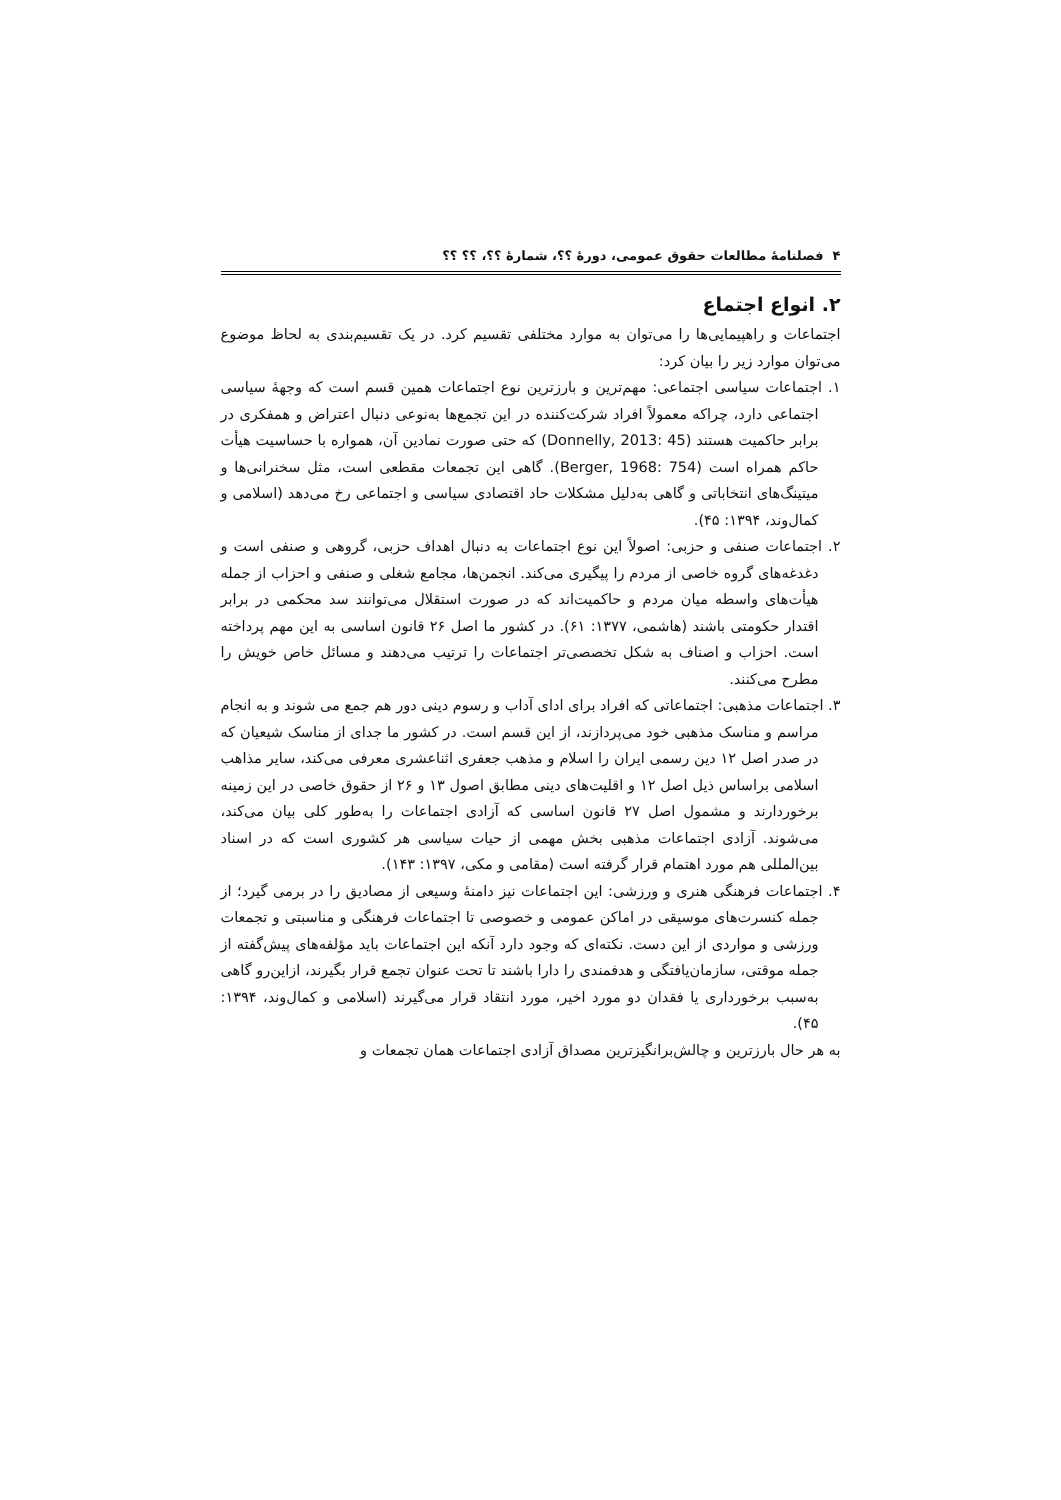۴ فصلنامهٔ مطالعات حقوق عمومی، دورهٔ ؟؟، شمارهٔ ؟؟، ؟؟ ؟؟
۲. انواع اجتماع
اجتماعات و راهپیمایی‌ها را می‌توان به موارد مختلفی تقسیم کرد. در یک تقسیم‌بندی به لحاظ موضوع می‌توان موارد زیر را بیان کرد:
۱. اجتماعات سیاسی اجتماعی: مهم‌ترین و بارزترین نوع اجتماعات همین قسم است که وجهۀ سیاسی اجتماعی دارد، چراکه معمولاً افراد شرکت‌کننده در این تجمع‌ها به‌نوعی دنبال اعتراض و همفکری در برابر حاکمیت هستند (Donnelly, 2013: 45) که حتی صورت نمادین آن، همواره با حساسیت هیأت حاکم همراه است (Berger, 1968: 754). گاهی این تجمعات مقطعی است، مثل سخنرانی‌ها و میتینگ‌های انتخاباتی و گاهی به‌دلیل مشکلات حاد اقتصادی سیاسی و اجتماعی رخ می‌دهد (اسلامی و کمال‌وند، ۱۳۹۴: ۴۵).
۲. اجتماعات صنفی و حزبی: اصولاً این نوع اجتماعات به دنبال اهداف حزبی، گروهی و صنفی است و دغدغه‌های گروه خاصی از مردم را پیگیری می‌کند. انجمن‌ها، مجامع شغلی و صنفی و احزاب از جمله هیأت‌های واسطه میان مردم و حاکمیت‌اند که در صورت استقلال می‌توانند سد محکمی در برابر اقتدار حکومتی باشند (هاشمی، ۱۳۷۷: ۶۱). در کشور ما اصل ۲۶ قانون اساسی به این مهم پرداخته است. احزاب و اصناف به شکل تخصصی‌تر اجتماعات را ترتیب می‌دهند و مسائل خاص خویش را مطرح می‌کنند.
۳. اجتماعات مذهبی: اجتماعاتی که افراد برای ادای آداب و رسوم دینی دور هم جمع می شوند و به انجام مراسم و مناسک مذهبی خود می‌پردازند، از این قسم است. در کشور ما جدای از مناسک شیعیان که در صدر اصل ۱۲ دین رسمی ایران را اسلام و مذهب جعفری اثناعشری معرفی می‌کند، سایر مذاهب اسلامی براساس ذیل اصل ۱۲ و اقلیت‌های دینی مطابق اصول ۱۳ و ۲۶ از حقوق خاصی در این زمینه برخوردارند و مشمول اصل ۲۷ قانون اساسی که آزادی اجتماعات را به‌طور کلی بیان می‌کند، می‌شوند. آزادی اجتماعات مذهبی بخش مهمی از حیات سیاسی هر کشوری است که در اسناد بین‌المللی هم مورد اهتمام قرار گرفته است (مقامی و مکی، ۱۳۹۷: ۱۴۳).
۴. اجتماعات فرهنگی هنری و ورزشی: این اجتماعات نیز دامنۀ وسیعی از مصادیق را در برمی گیرد؛ از جمله کنسرت‌های موسیقی در اماکن عمومی و خصوصی تا اجتماعات فرهنگی و مناسبتی و تجمعات ورزشی و مواردی از این دست. نکته‌ای که وجود دارد آنکه این اجتماعات باید مؤلفه‌های پیش‌گفته از جمله موقتی، سازمان‌یافتگی و هدفمندی را دارا باشند تا تحت عنوان تجمع قرار بگیرند، ازاین‌رو گاهی به‌سبب برخورداری یا فقدان دو مورد اخیر، مورد انتقاد قرار می‌گیرند (اسلامی و کمال‌وند، ۱۳۹۴: ۴۵).
به هر حال بارزترین و چالش‌برانگیزترین مصداق آزادی اجتماعات همان تجمعات و